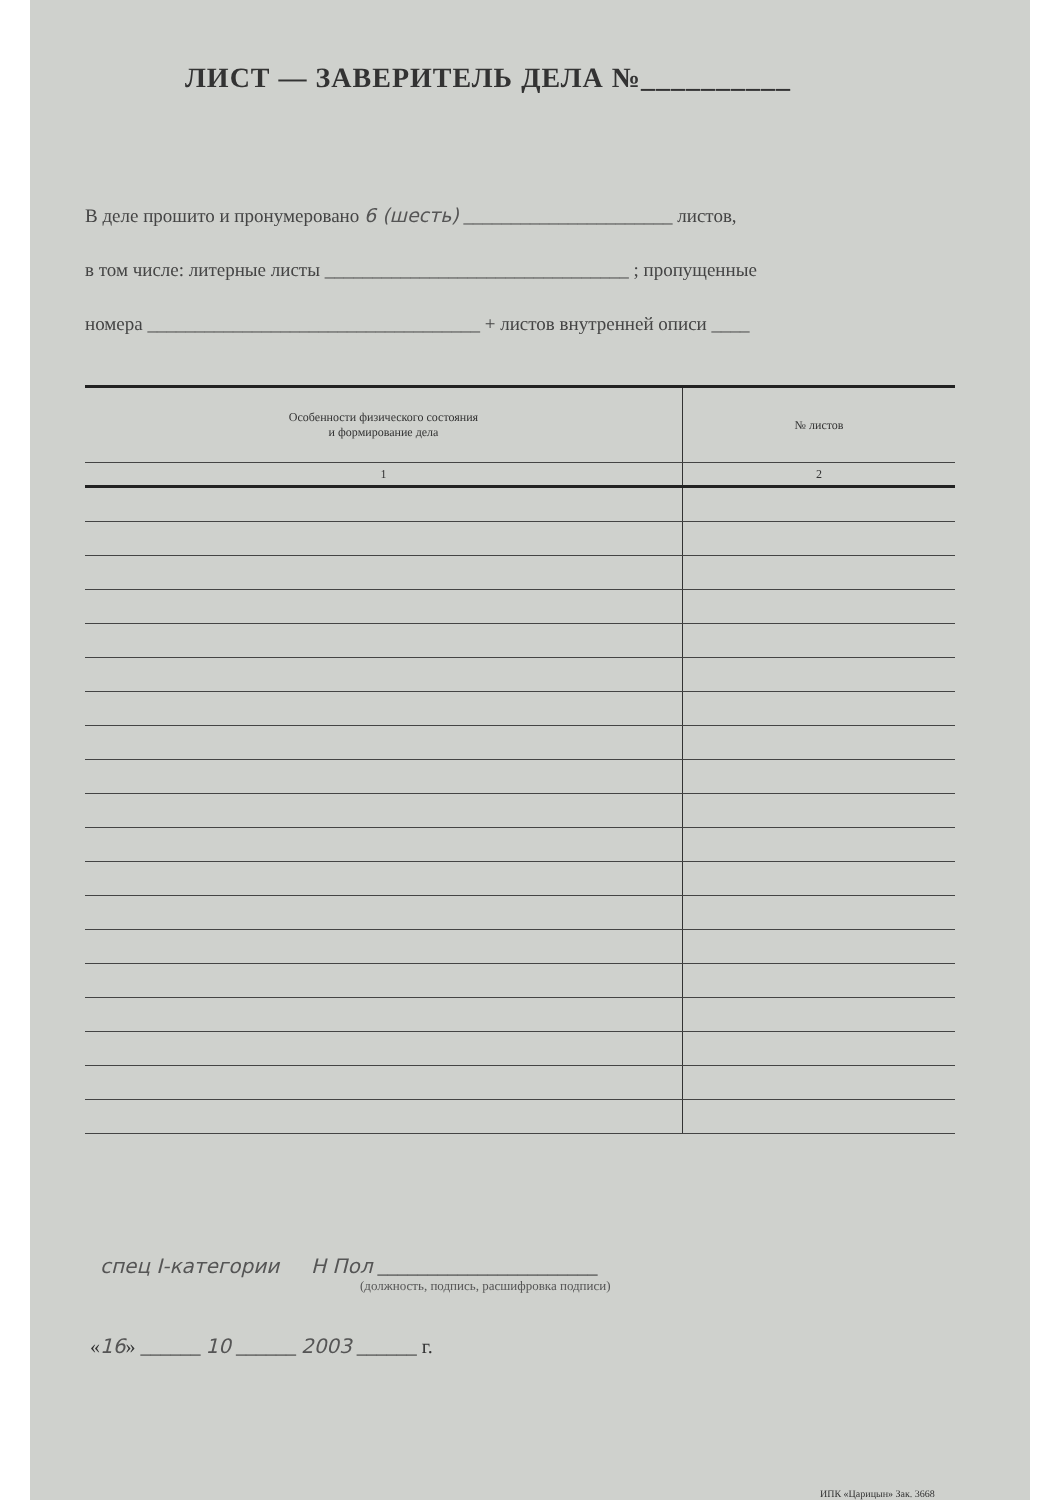ЛИСТ — ЗАВЕРИТЕЛЬ ДЕЛА №__________
В деле прошито и пронумеровано 6 (шесть) ______________________ листов,
в том числе: литерные листы ________________________________ ; пропущенные
номера ___________________________________ + листов внутренней описи ____
| Особенности физического состояния и формирование дела | № листов |
| --- | --- |
| 1 | 2 |
спец I-категории Н Пол ______________________
(должность, подпись, расшифровка подписи)
«16» ______ 10 ______ 2003 ______ г.
ИПК «Царицын» Зак. 3668